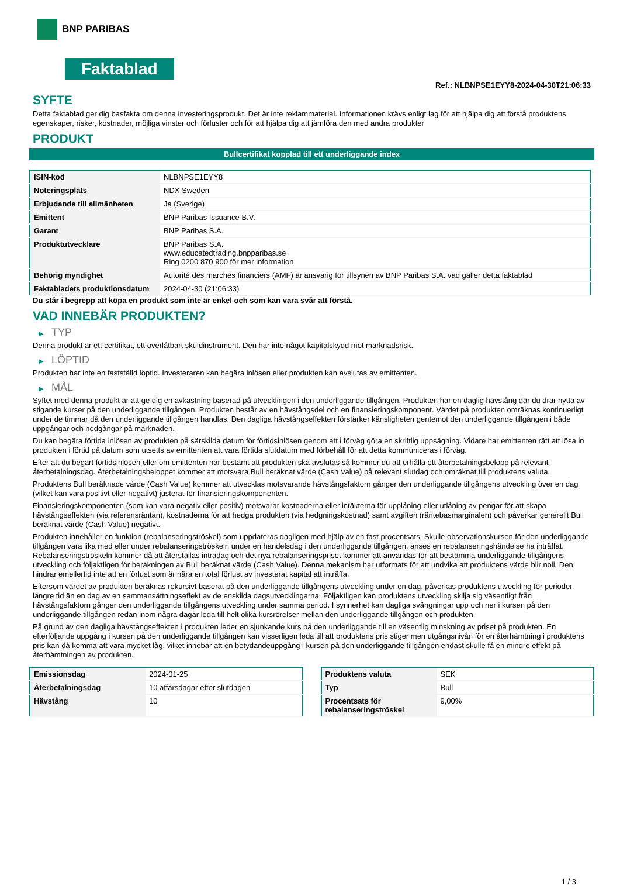BNP PARIBAS
Faktablad
Ref.: NLBNPSE1EYY8-2024-04-30T21:06:33
SYFTE
Detta faktablad ger dig basfakta om denna investeringsprodukt. Det är inte reklammaterial. Informationen krävs enligt lag för att hjälpa dig att förstå produktens egenskaper, risker, kostnader, möjliga vinster och förluster och för att hjälpa dig att jämföra den med andra produkter
PRODUKT
Bullcertifikat kopplad till ett underliggande index
| ISIN-kod | NLBNPSE1EYY8 |
| Noteringsplats | NDX Sweden |
| Erbjudande till allmänheten | Ja (Sverige) |
| Emittent | BNP Paribas Issuance B.V. |
| Garant | BNP Paribas S.A. |
| Produktutvecklare | BNP Paribas S.A. www.educatedtrading.bnpparibas.se Ring 0200 870 900 för mer information |
| Behörig myndighet | Autorité des marchés financiers (AMF) är ansvarig för tillsynen av BNP Paribas S.A. vad gäller detta faktablad |
| Faktabladets produktionsdatum | 2024-04-30 (21:06:33) |
Du står i begrepp att köpa en produkt som inte är enkel och som kan vara svår att förstå.
VAD INNEBÄR PRODUKTEN?
▶ TYP
Denna produkt är ett certifikat, ett överlåtbart skuldinstrument. Den har inte något kapitalskydd mot marknadsrisk.
▶ LÖPTID
Produkten har inte en fastställd löptid. Investeraren kan begära inlösen eller produkten kan avslutas av emittenten.
▶ MÅL
Syftet med denna produkt är att ge dig en avkastning baserad på utvecklingen i den underliggande tillgången. Produkten har en daglig hävstång där du drar nytta av stigande kurser på den underliggande tillgången. Produkten består av en hävstångsdel och en finansieringskomponent. Värdet på produkten omräknas kontinuerligt under de timmar då den underliggande tillgången handlas. Den dagliga hävstångseffekten förstärker känsligheten gentemot den underliggande tillgången i både uppgångar och nedgångar på marknaden.
Du kan begära förtida inlösen av produkten på särskilda datum för förtidsinlösen genom att i förväg göra en skriftlig uppsägning. Vidare har emittenten rätt att lösa in produkten i förtid på datum som utsetts av emittenten att vara förtida slutdatum med förbehåll för att detta kommuniceras i förväg.
Efter att du begärt förtidsinlösen eller om emittenten har bestämt att produkten ska avslutas så kommer du att erhålla ett återbetalningsbelopp på relevant återbetalningsdag. Återbetalningsbeloppet kommer att motsvara Bull beräknat värde (Cash Value) på relevant slutdag och omräknat till produktens valuta.
Produktens Bull beräknade värde (Cash Value) kommer att utvecklas motsvarande hävstångsfaktorn gånger den underliggande tillgångens utveckling över en dag (vilket kan vara positivt eller negativt) justerat för finansieringskomponenten.
Finansieringskomponenten (som kan vara negativ eller positiv) motsvarar kostnaderna eller intäkterna för upplåning eller utlåning av pengar för att skapa hävstångseffekten (via referensräntan), kostnaderna för att hedga produkten (via hedgningskostnad) samt avgiften (räntebasmarginalen) och påverkar generellt Bull beräknat värde (Cash Value) negativt.
Produkten innehåller en funktion (rebalanseringströskel) som uppdateras dagligen med hjälp av en fast procentsats. Skulle observationskursen för den underliggande tillgången vara lika med eller under rebalanseringströskeln under en handelsdag i den underliggande tillgången, anses en rebalanseringshändelse ha inträffat. Rebalanseringströskeln kommer då att återställas intradag och det nya rebalanseringspriset kommer att användas för att bestämma underliggande tillgångens utveckling och följaktligen för beräkningen av Bull beräknat värde (Cash Value). Denna mekanism har utformats för att undvika att produktens värde blir noll. Den hindrar emellertid inte att en förlust som är nära en total förlust av investerat kapital att inträffa.
Eftersom värdet av produkten beräknas rekursivt baserat på den underliggande tillgångens utveckling under en dag, påverkas produktens utveckling för perioder längre tid än en dag av en sammansättningseffekt av de enskilda dagsutvecklingarna. Följaktligen kan produktens utveckling skilja sig väsentligt från hävstångsfaktorn gånger den underliggande tillgångens utveckling under samma period. I synnerhet kan dagliga svängningar upp och ner i kursen på den underliggande tillgången redan inom några dagar leda till helt olika kursrörelser mellan den underliggande tillgången och produkten.
På grund av den dagliga hävstångseffekten i produkten leder en sjunkande kurs på den underliggande till en väsentlig minskning av priset på produkten. En efterföljande uppgång i kursen på den underliggande tillgången kan visserligen leda till att produktens pris stiger men utgångsnivån för en återhämtning i produktens pris kan då komma att vara mycket låg, vilket innebär att en betydandeuppgång i kursen på den underliggande tillgången endast skulle få en mindre effekt på återhämtningen av produkten.
| Emissionsdag | 2024-01-25 |
| Återbetalningsdag | 10 affärsdagar efter slutdagen |
| Hävstång | 10 |
| Produktens valuta | SEK |
| Typ | Bull |
| Procentsats för rebalanseringströskel | 9,00% |
1 / 3